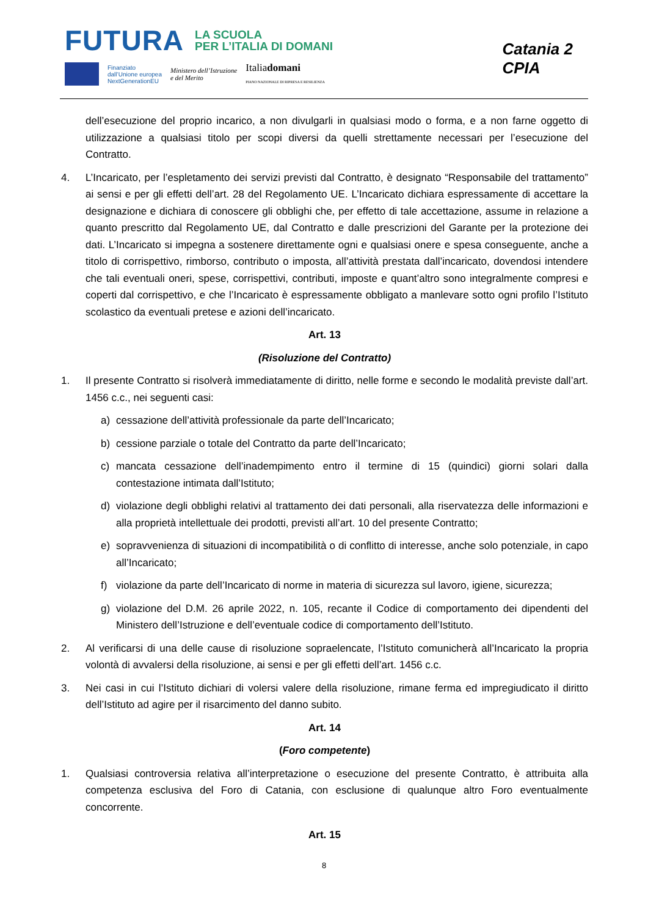FUTURA LA SCUOLA
PER L’ITALIA DI DOMANI
Finanziato
dall’Unione europea
NextGenerationEU Ministero dell’Istruzione
e del Merito Italiadomani
PIANO NAZIONALE DI RIPRESA E RESILIENZA
Catania 2
CPIA
dell’esecuzione del proprio incarico, a non divulgarli in qualsiasi modo o forma, e a non farne oggetto di utilizzazione a qualsiasi titolo per scopi diversi da quelli strettamente necessari per l’esecuzione del Contratto.
4. L’Incaricato, per l’espletamento dei servizi previsti dal Contratto, è designato “Responsabile del trattamento” ai sensi e per gli effetti dell’art. 28 del Regolamento UE. L’Incaricato dichiara espressamente di accettare la designazione e dichiara di conoscere gli obblighi che, per effetto di tale accettazione, assume in relazione a quanto prescritto dal Regolamento UE, dal Contratto e dalle prescrizioni del Garante per la protezione dei dati. L’Incaricato si impegna a sostenere direttamente ogni e qualsiasi onere e spesa conseguente, anche a titolo di corrispettivo, rimborso, contributo o imposta, all’attività prestata dall’incaricato, dovendosi intendere che tali eventuali oneri, spese, corrispettivi, contributi, imposte e quant’altro sono integralmente compresi e coperti dal corrispettivo, e che l’Incaricato è espressamente obbligato a manlevare sotto ogni profilo l’Istituto scolastico da eventuali pretese e azioni dell’incaricato.
Art. 13
(Risoluzione del Contratto)
1. Il presente Contratto si risolverà immediatamente di diritto, nelle forme e secondo le modalità previste dall’art. 1456 c.c., nei seguenti casi:
a) cessazione dell’attività professionale da parte dell’Incaricato;
b) cessione parziale o totale del Contratto da parte dell’Incaricato;
c) mancata cessazione dell’inadempimento entro il termine di 15 (quindici) giorni solari dalla contestazione intimata dall’Istituto;
d) violazione degli obblighi relativi al trattamento dei dati personali, alla riservatezza delle informazioni e alla proprietà intellettuale dei prodotti, previsti all’art. 10 del presente Contratto;
e) sopravvenienza di situazioni di incompatibilità o di conflitto di interesse, anche solo potenziale, in capo all’Incaricato;
f) violazione da parte dell’Incaricato di norme in materia di sicurezza sul lavoro, igiene, sicurezza;
g) violazione del D.M. 26 aprile 2022, n. 105, recante il Codice di comportamento dei dipendenti del Ministero dell’Istruzione e dell’eventuale codice di comportamento dell’Istituto.
2. Al verificarsi di una delle cause di risoluzione sopraelencate, l’Istituto comunicherà all’Incaricato la propria volontà di avvalersi della risoluzione, ai sensi e per gli effetti dell’art. 1456 c.c.
3. Nei casi in cui l’Istituto dichiari di volersi valere della risoluzione, rimane ferma ed impregiudicato il diritto dell’Istituto ad agire per il risarcimento del danno subito.
Art. 14
(Foro competente)
1. Qualsiasi controversia relativa all’interpretazione o esecuzione del presente Contratto, è attribuita alla competenza esclusiva del Foro di Catania, con esclusione di qualunque altro Foro eventualmente concorrente.
Art. 15
8